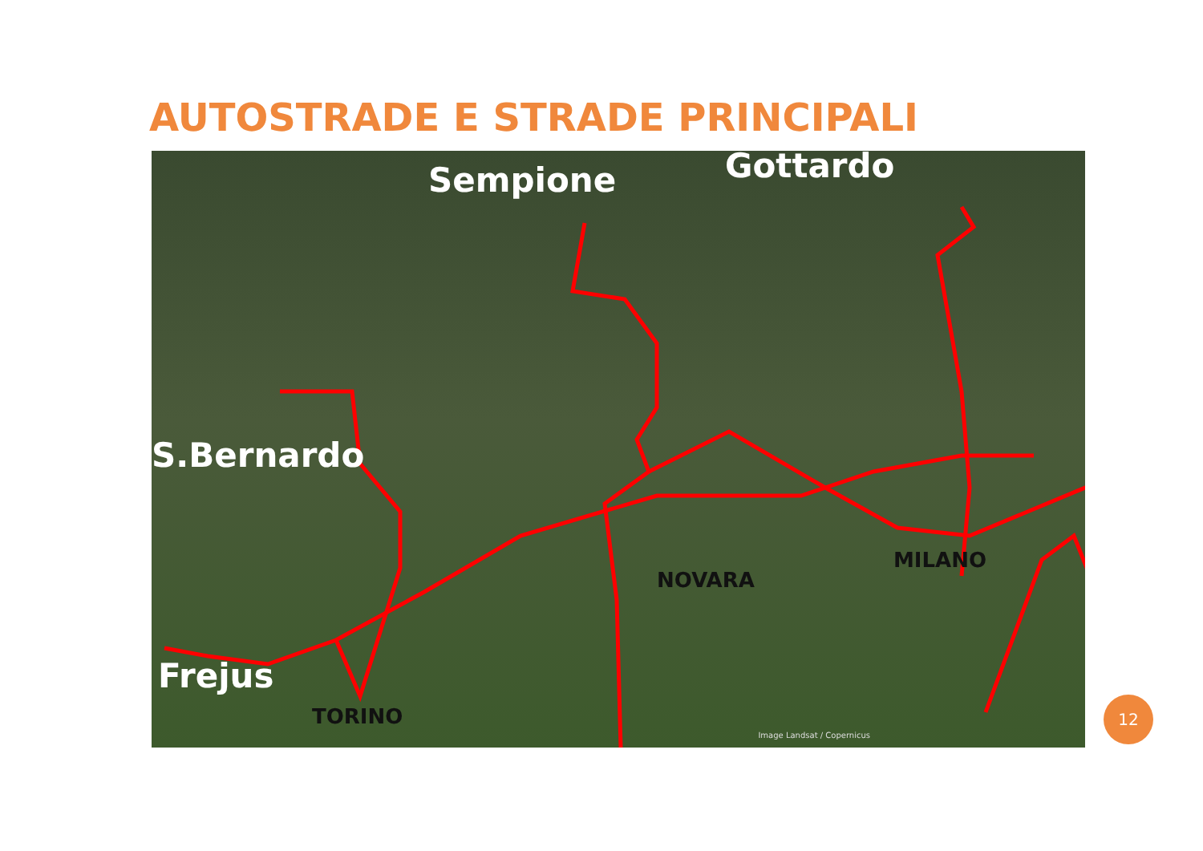AUTOSTRADE E STRADE PRINCIPALI
Sempione Gottardo
S.Bernardo
Frejus
TORINO
NOVARA
MILANO
Image Landsat / Copernicus
12